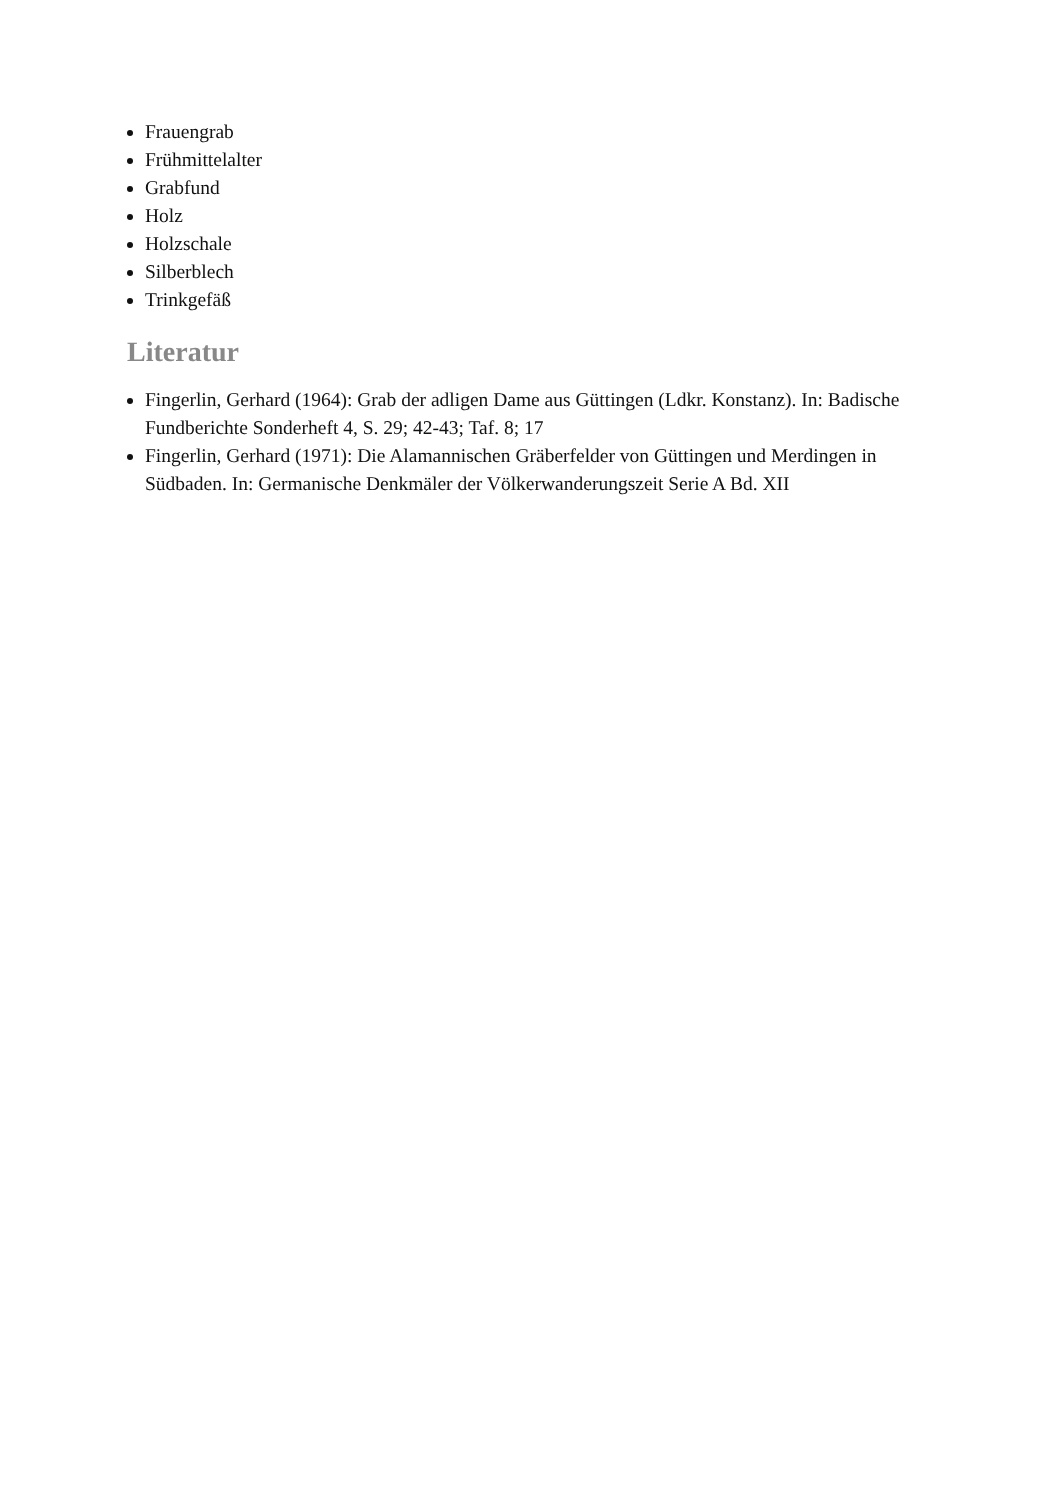Frauengrab
Frühmittelalter
Grabfund
Holz
Holzschale
Silberblech
Trinkgefäß
Literatur
Fingerlin, Gerhard (1964): Grab der adligen Dame aus Güttingen (Ldkr. Konstanz). In: Badische Fundberichte Sonderheft 4, S. 29; 42-43; Taf. 8; 17
Fingerlin, Gerhard (1971): Die Alamannischen Gräberfelder von Güttingen und Merdingen in Südbaden. In: Germanische Denkmäler der Völkerwanderungszeit Serie A Bd. XII